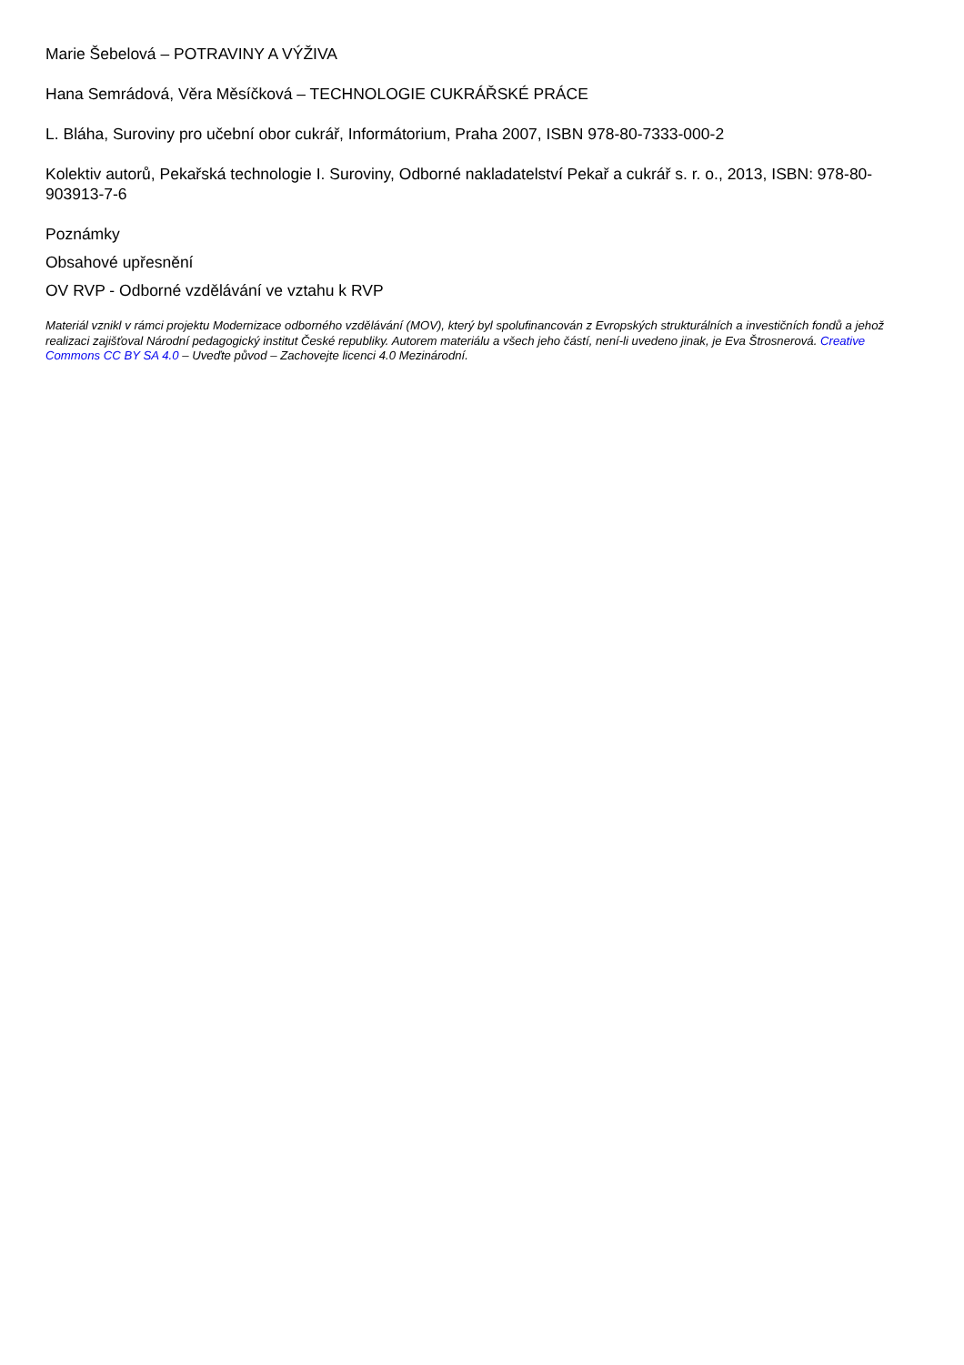Marie Šebelová – POTRAVINY A VÝŽIVA
Hana Semrádová, Věra Měsíčková – TECHNOLOGIE CUKRÁŘSKÉ PRÁCE
L. Bláha, Suroviny pro učební obor cukrář, Informátorium, Praha 2007, ISBN 978-80-7333-000-2
Kolektiv autorů, Pekařská technologie I. Suroviny, Odborné nakladatelství Pekař a cukrář s. r. o., 2013, ISBN: 978-80-903913-7-6
Poznámky
Obsahové upřesnění
OV RVP - Odborné vzdělávání ve vztahu k RVP
Materiál vznikl v rámci projektu Modernizace odborného vzdělávání (MOV), který byl spolufinancován z Evropských strukturálních a investičních fondů a jehož realizaci zajišťoval Národní pedagogický institut České republiky. Autorem materiálu a všech jeho částí, není-li uvedeno jinak, je Eva Štrosnerová. Creative Commons CC BY SA 4.0 – Uveďte původ – Zachovejte licenci 4.0 Mezinárodní.